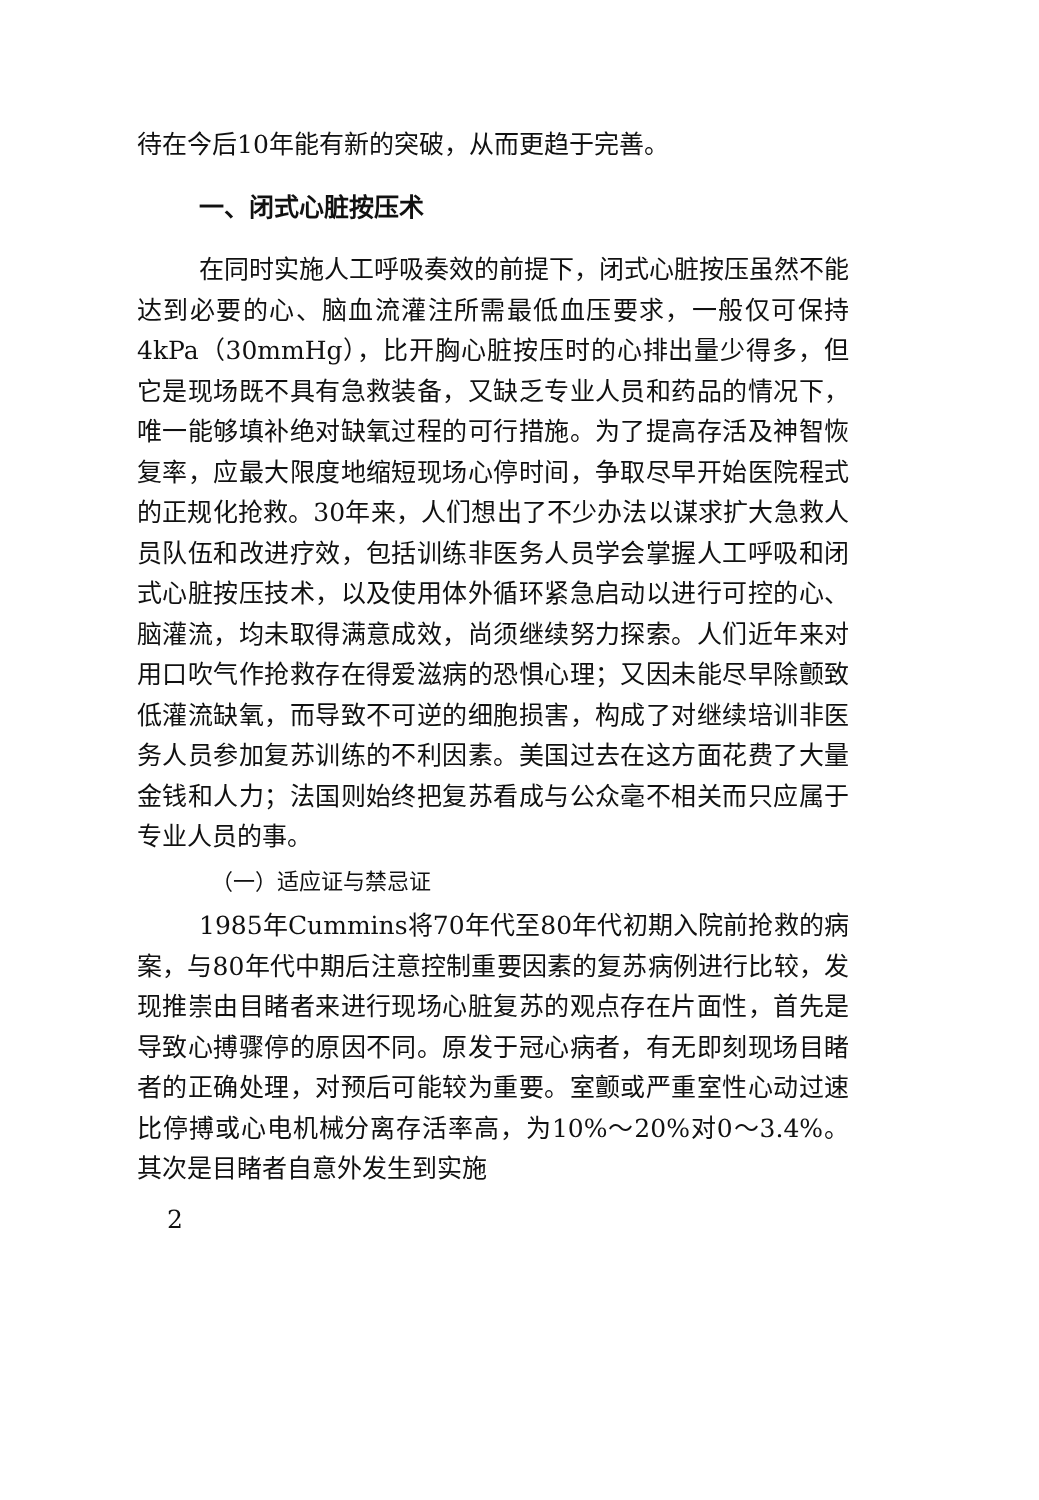待在今后10年能有新的突破，从而更趋于完善。
一、闭式心脏按压术
在同时实施人工呼吸奏效的前提下，闭式心脏按压虽然不能达到必要的心、脑血流灌注所需最低血压要求，一般仅可保持4kPa（30mmHg），比开胸心脏按压时的心排出量少得多，但它是现场既不具有急救装备，又缺乏专业人员和药品的情况下，唯一能够填补绝对缺氧过程的可行措施。为了提高存活及神智恢复率，应最大限度地缩短现场心停时间，争取尽早开始医院程式的正规化抢救。30年来，人们想出了不少办法以谋求扩大急救人员队伍和改进疗效，包括训练非医务人员学会掌握人工呼吸和闭式心脏按压技术，以及使用体外循环紧急启动以进行可控的心、脑灌流，均未取得满意成效，尚须继续努力探索。人们近年来对用口吹气作抢救存在得爱滋病的恐惧心理；又因未能尽早除颤致低灌流缺氧，而导致不可逆的细胞损害，构成了对继续培训非医务人员参加复苏训练的不利因素。美国过去在这方面花费了大量金钱和人力；法国则始终把复苏看成与公众毫不相关而只应属于专业人员的事。
（一）适应证与禁忌证
1985年Cummins将70年代至80年代初期入院前抢救的病案，与80年代中期后注意控制重要因素的复苏病例进行比较，发现推崇由目睹者来进行现场心脏复苏的观点存在片面性，首先是导致心搏骤停的原因不同。原发于冠心病者，有无即刻现场目睹者的正确处理，对预后可能较为重要。室颤或严重室性心动过速比停搏或心电机械分离存活率高，为10%～20%对0～3.4%。其次是目睹者自意外发生到实施
2